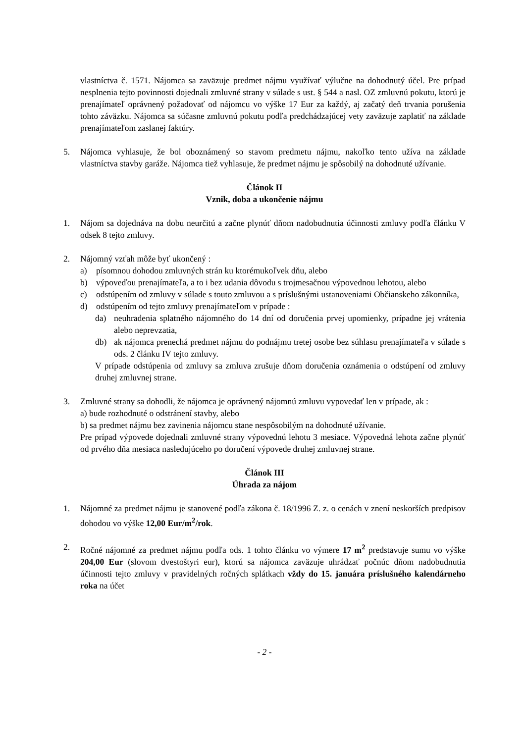vlastníctva č. 1571. Nájomca sa zaväzuje predmet nájmu využívať výlučne na dohodnutý účel. Pre prípad nesplnenia tejto povinnosti dojednali zmluvné strany v súlade s ust. § 544 a nasl. OZ zmluvnú pokutu, ktorú je prenajímateľ oprávnený požadovať od nájomcu vo výške 17 Eur za každý, aj začatý deň trvania porušenia tohto záväzku. Nájomca sa súčasne zmluvnú pokutu podľa predchádzajúcej vety zaväzuje zaplatiť na základe prenajímateľom zaslanej faktúry.
5. Nájomca vyhlasuje, že bol oboznámený so stavom predmetu nájmu, nakoľko tento užíva na základe vlastníctva stavby garáže. Nájomca tiež vyhlasuje, že predmet nájmu je spôsobilý na dohodnuté užívanie.
Článok II
Vznik, doba a ukončenie nájmu
1. Nájom sa dojednáva na dobu neurčitú a začne plynúť dňom nadobudnutia účinnosti zmluvy podľa článku V odsek 8 tejto zmluvy.
2. Nájomný vzťah môže byť ukončený :
a) písomnou dohodou zmluvných strán ku ktorémukoľvek dňu, alebo
b) výpoveďou prenajímateľa, a to i bez udania dôvodu s trojmesačnou výpovednou lehotou, alebo
c) odstúpením od zmluvy v súlade s touto zmluvou a s príslušnými ustanoveniami Občianskeho zákonníka,
d) odstúpením od tejto zmluvy prenajímateľom v prípade :
da) neuhradenia splatného nájomného do 14 dní od doručenia prvej upomienky, prípadne jej vrátenia alebo neprevzatia,
db) ak nájomca prenechá predmet nájmu do podnájmu tretej osobe bez súhlasu prenajímateľa v súlade s ods. 2 článku IV tejto zmluvy.
V prípade odstúpenia od zmluvy sa zmluva zrušuje dňom doručenia oznámenia o odstúpení od zmluvy druhej zmluvnej strane.
3. Zmluvné strany sa dohodli, že nájomca je oprávnený nájomnú zmluvu vypovedať len v prípade, ak :
a) bude rozhodnuté o odstránení stavby, alebo
b) sa predmet nájmu bez zavinenia nájomcu stane nespôsobilým na dohodnuté užívanie.
Pre prípad výpovede dojednali zmluvné strany výpovednú lehotu 3 mesiace. Výpovedná lehota začne plynúť od prvého dňa mesiaca nasledujúceho po doručení výpovede druhej zmluvnej strane.
Článok III
Úhrada za nájom
1. Nájomné za predmet nájmu je stanovené podľa zákona č. 18/1996 Z. z. o cenách v znení neskorších predpisov dohodou vo výške 12,00 Eur/m<sup>2</sup>/rok.
2. Ročné nájomné za predmet nájmu podľa ods. 1 tohto článku vo výmere 17 m<sup>2</sup> predstavuje sumu vo výške 204,00 Eur (slovom dvestoštyri eur), ktorú sa nájomca zaväzuje uhrádzať počnúc dňom nadobudnutia účinnosti tejto zmluvy v pravidelných ročných splátkach vždy do 15. januára príslušného kalendárneho roka na účet
- 2 -